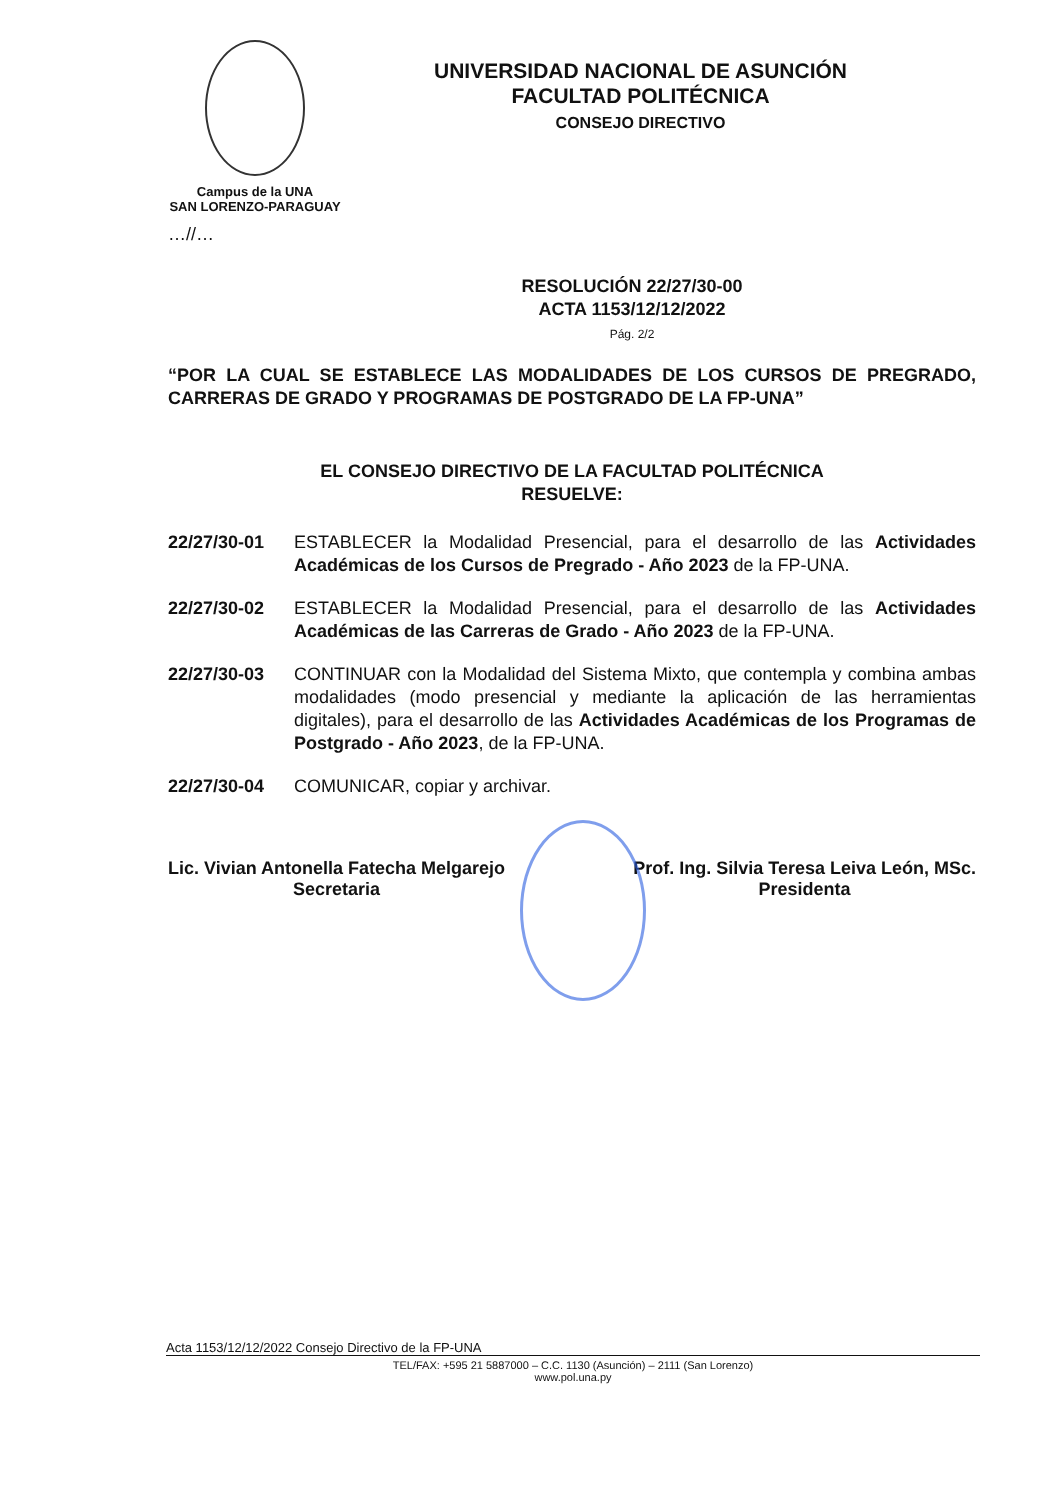Campus de la UNA
SAN LORENZO-PARAGUAY
UNIVERSIDAD NACIONAL DE ASUNCIÓN
FACULTAD POLITÉCNICA
CONSEJO DIRECTIVO
…//…
RESOLUCIÓN 22/27/30-00
ACTA 1153/12/12/2022
Pág. 2/2
“POR LA CUAL SE ESTABLECE LAS MODALIDADES DE LOS CURSOS DE PREGRADO, CARRERAS DE GRADO Y PROGRAMAS DE POSTGRADO DE LA FP-UNA”
EL CONSEJO DIRECTIVO DE LA FACULTAD POLITÉCNICA
RESUELVE:
22/27/30-01 ESTABLECER la Modalidad Presencial, para el desarrollo de las Actividades Académicas de los Cursos de Pregrado - Año 2023 de la FP-UNA.
22/27/30-02 ESTABLECER la Modalidad Presencial, para el desarrollo de las Actividades Académicas de las Carreras de Grado - Año 2023 de la FP-UNA.
22/27/30-03 CONTINUAR con la Modalidad del Sistema Mixto, que contempla y combina ambas modalidades (modo presencial y mediante la aplicación de las herramientas digitales), para el desarrollo de las Actividades Académicas de los Programas de Postgrado - Año 2023, de la FP-UNA.
22/27/30-04 COMUNICAR, copiar y archivar.
Lic. Vivian Antonella Fatecha Melgarejo
Secretaria
Prof. Ing. Silvia Teresa Leiva León, MSc.
Presidenta
Acta 1153/12/12/2022 Consejo Directivo de la FP-UNA
TEL/FAX: +595 21 5887000 – C.C. 1130 (Asunción) – 2111 (San Lorenzo)
www.pol.una.py